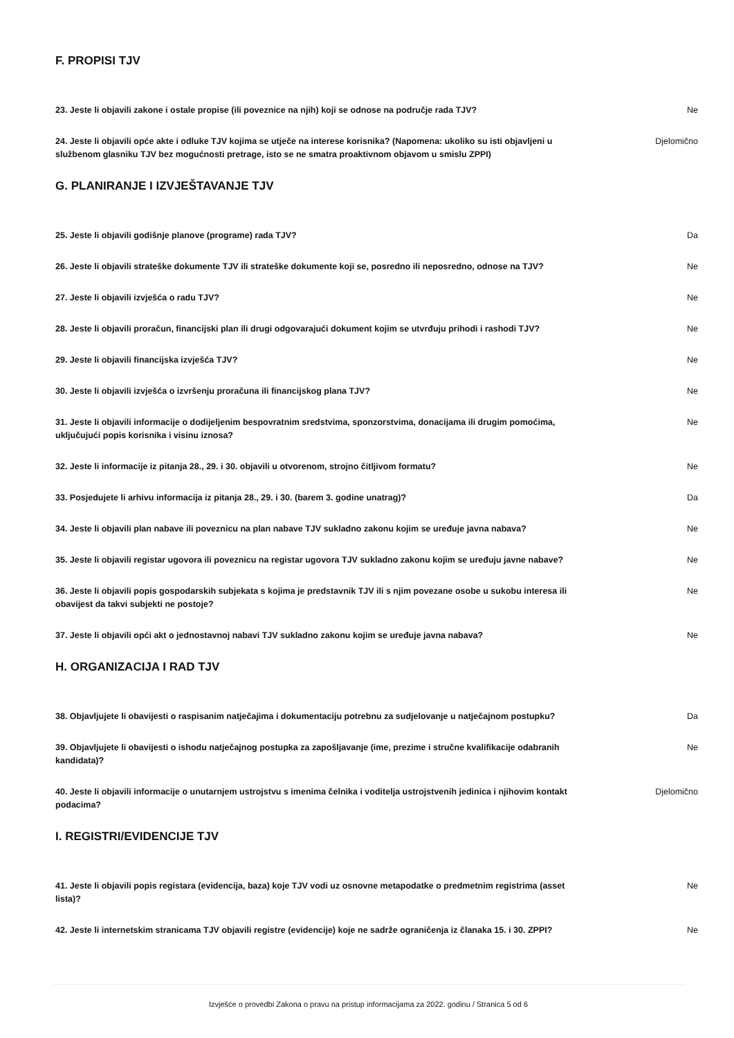F. PROPISI TJV
23. Jeste li objavili zakone i ostale propise (ili poveznice na njih) koji se odnose na područje rada TJV?
Ne
24. Jeste li objavili opće akte i odluke TJV kojima se utječe na interese korisnika? (Napomena: ukoliko su isti objavljeni u službenom glasniku TJV bez mogućnosti pretrage, isto se ne smatra proaktivnom objavom u smislu ZPPI)
Djelomično
G. PLANIRANJE I IZVJEŠTAVANJE TJV
25. Jeste li objavili godišnje planove (programe) rada TJV? Da
26. Jeste li objavili strateške dokumente TJV ili strateške dokumente koji se, posredno ili neposredno, odnose na TJV?
Ne
27. Jeste li objavili izvješća o radu TJV? Ne
28. Jeste li objavili proračun, financijski plan ili drugi odgovarajući dokument kojim se utvrđuju prihodi i rashodi TJV?
Ne
29. Jeste li objavili financijska izvješća TJV? Ne
30. Jeste li objavili izvješća o izvršenju proračuna ili financijskog plana TJV? Ne
31. Jeste li objavili informacije o dodijeljenim bespovratnim sredstvima, sponzorstvima, donacijama ili drugim pomoćima, uključujući popis korisnika i visinu iznosa?
Ne
32. Jeste li informacije iz pitanja 28., 29. i 30. objavili u otvorenom, strojno čitljivom formatu? Ne
33. Posjedujete li arhivu informacija iz pitanja 28., 29. i 30. (barem 3. godine unatrag)? Da
34. Jeste li objavili plan nabave ili poveznicu na plan nabave TJV sukladno zakonu kojim se uređuje javna nabava?
Ne
35. Jeste li objavili registar ugovora ili poveznicu na registar ugovora TJV sukladno zakonu kojim se uređuju javne nabave?
Ne
36. Jeste li objavili popis gospodarskih subjekata s kojima je predstavnik TJV ili s njim povezane osobe u sukobu interesa ili obavijest da takvi subjekti ne postoje?
Ne
37. Jeste li objavili opći akt o jednostavnoj nabavi TJV sukladno zakonu kojim se uređuje javna nabava?
Ne
H. ORGANIZACIJA I RAD TJV
38. Objavljujete li obavijesti o raspisanim natječajima i dokumentaciju potrebnu za sudjelovanje u natječajnom postupku?
Da
39. Objavljujete li obavijesti o ishodu natječajnog postupka za zapošljavanje (ime, prezime i stručne kvalifikacije odabranih kandidata)?
Ne
40. Jeste li objavili informacije o unutarnjem ustrojstvu s imenima čelnika i voditelja ustrojstvenih jedinica i njihovim kontakt podacima?
Djelomično
I. REGISTRI/EVIDENCIJE TJV
41. Jeste li objavili popis registara (evidencija, baza) koje TJV vodi uz osnovne metapodatke o predmetnim registrima (asset lista)?
Ne
42. Jeste li internetskim stranicama TJV objavili registre (evidencije) koje ne sadrže ograničenja iz članaka 15. i 30. ZPPI?
Ne
Izvješće o provedbi Zakona o pravu na pristup informacijama za 2022. godinu / Stranica 5 od 6